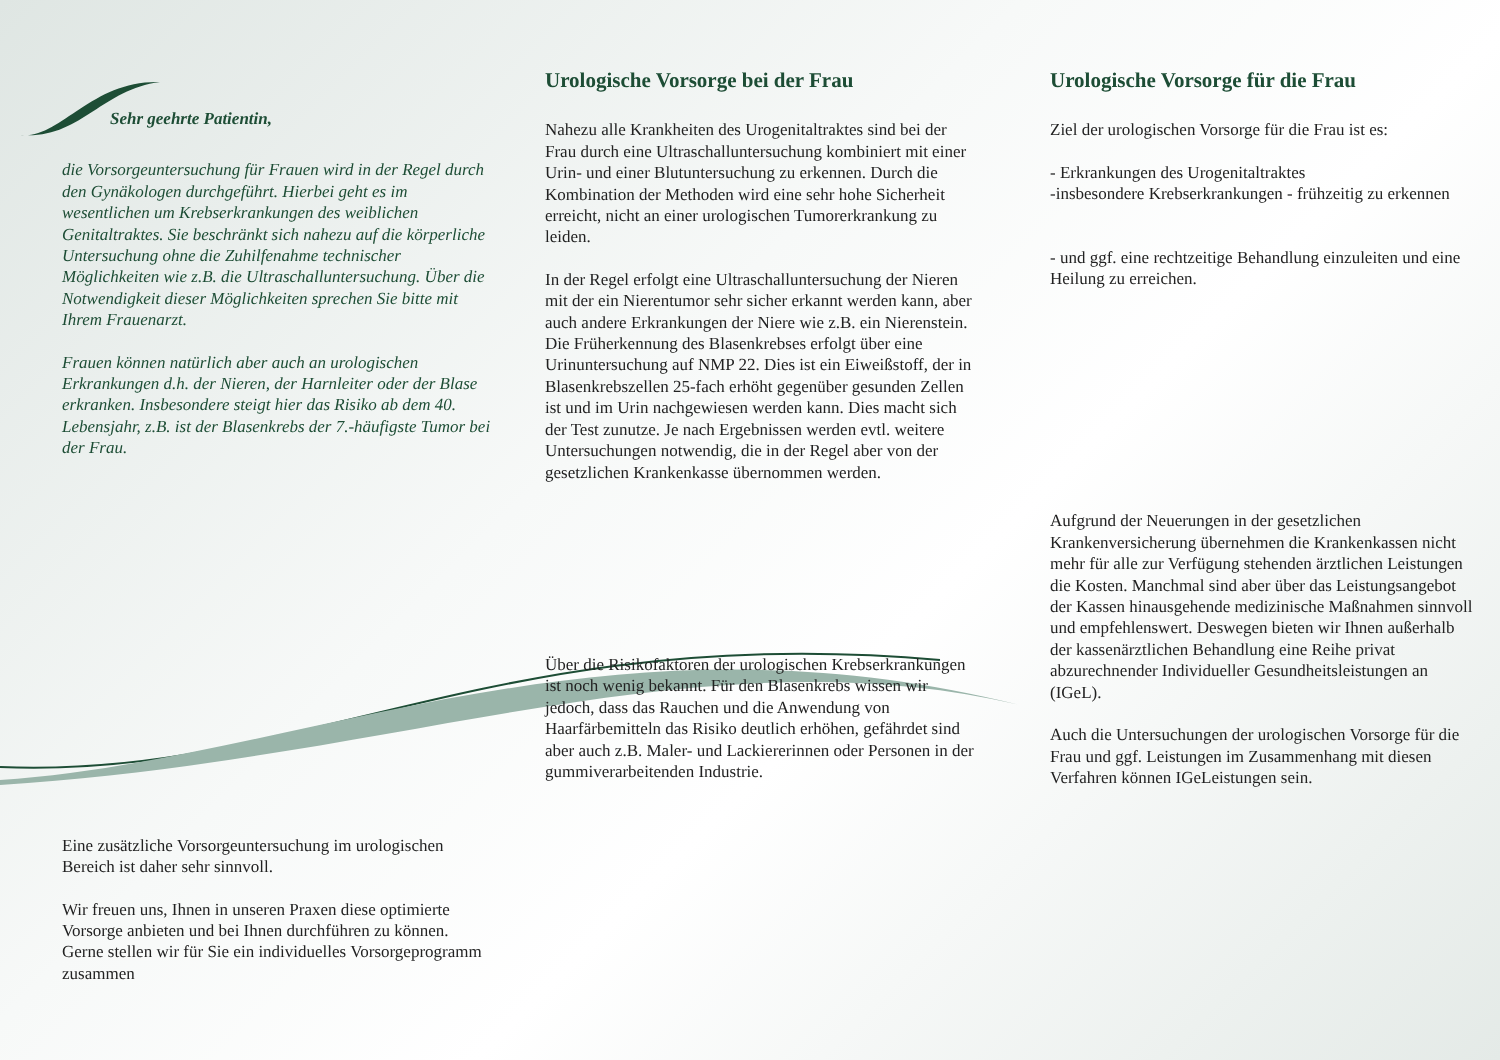Sehr geehrte Patientin,
die Vorsorgeuntersuchung für Frauen wird in der Regel durch den Gynäkologen durchgeführt. Hierbei geht es im wesentlichen um Krebserkrankungen des weiblichen Genitaltraktes. Sie beschränkt sich nahezu auf die körperliche Untersuchung ohne die Zuhilfenahme technischer Möglichkeiten wie z.B. die Ultraschalluntersuchung. Über die Notwendigkeit dieser Möglichkeiten sprechen Sie bitte mit Ihrem Frauenarzt.
Frauen können natürlich aber auch an urologischen Erkrankungen d.h. der Nieren, der Harnleiter oder der Blase erkranken. Insbesondere steigt hier das Risiko ab dem 40. Lebensjahr, z.B. ist der Blasenkrebs der 7.-häufigste Tumor bei der Frau.
Eine zusätzliche Vorsorgeuntersuchung im urologischen Bereich ist daher sehr sinnvoll.
Wir freuen uns, Ihnen in unseren Praxen diese optimierte Vorsorge anbieten und bei Ihnen durchführen zu können.
Gerne stellen wir für Sie ein individuelles Vorsorgeprogramm zusammen
Urologische Vorsorge bei der Frau
Nahezu alle Krankheiten des Urogenitaltraktes sind bei der Frau durch eine Ultraschalluntersuchung kombiniert mit einer Urin- und einer Blutuntersuchung zu erkennen. Durch die Kombination der Methoden wird eine sehr hohe Sicherheit erreicht, nicht an einer urologischen Tumorerkrankung zu leiden.
In der Regel erfolgt eine Ultraschalluntersuchung der Nieren mit der ein Nierentumor sehr sicher erkannt werden kann, aber auch andere Erkrankungen der Niere wie z.B. ein Nierenstein.
Die Früherkennung des Blasenkrebses erfolgt über eine Urinuntersuchung auf NMP 22. Dies ist ein Eiweißstoff, der in Blasenkrebszellen 25-fach erhöht gegenüber gesunden Zellen ist und im Urin nachgewiesen werden kann. Dies macht sich der Test zunutze. Je nach Ergebnissen werden evtl. weitere Untersuchungen notwendig, die in der Regel aber von der gesetzlichen Krankenkasse übernommen werden.
Über die Risikofaktoren der urologischen Krebserkrankungen ist noch wenig bekannt. Für den Blasenkrebs wissen wir jedoch, dass das Rauchen und die Anwendung von Haarfärbemitteln das Risiko deutlich erhöhen, gefährdet sind aber auch z.B. Maler- und Lackiererinnen oder Personen in der gummiverarbeitenden Industrie.
Urologische Vorsorge für die Frau
Ziel der urologischen Vorsorge für die Frau ist es:
- Erkrankungen des Urogenitaltraktes
-insbesondere Krebserkrankungen - frühzeitig zu erkennen
- und ggf. eine rechtzeitige Behandlung einzuleiten und eine Heilung zu erreichen.
Aufgrund der Neuerungen in der gesetzlichen Krankenversicherung übernehmen die Krankenkassen nicht mehr für alle zur Verfügung stehenden ärztlichen Leistungen die Kosten. Manchmal sind aber über das Leistungsangebot der Kassen hinausgehende medizinische Maßnahmen sinnvoll und empfehlenswert. Deswegen bieten wir Ihnen außerhalb der kassenärztlichen Behandlung eine Reihe privat abzurechnender Individueller Gesundheitsleistungen an (IGeL).
Auch die Untersuchungen der urologischen Vorsorge für die Frau und ggf. Leistungen im Zusammenhang mit diesen Verfahren können IGeLeistungen sein.